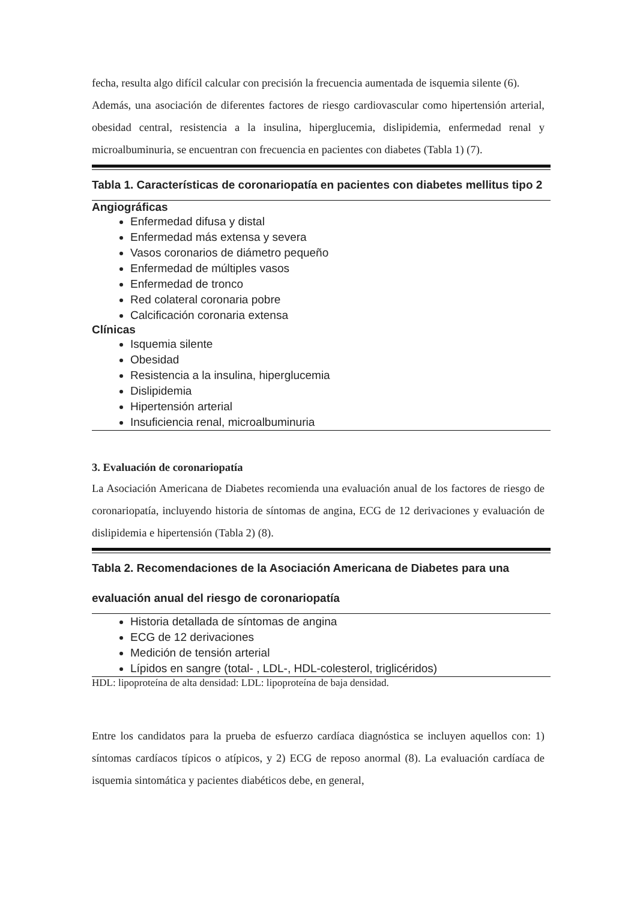fecha, resulta algo difícil calcular con precisión la frecuencia aumentada de isquemia silente (6).
Además, una asociación de diferentes factores de riesgo cardiovascular como hipertensión arterial, obesidad central, resistencia a la insulina, hiperglucemia, dislipidemia, enfermedad renal y microalbuminuria, se encuentran con frecuencia en pacientes con diabetes (Tabla 1) (7).
Tabla 1. Características de coronariopatía en pacientes con diabetes mellitus tipo 2
Angiográficas
Enfermedad difusa y distal
Enfermedad más extensa y severa
Vasos coronarios de diámetro pequeño
Enfermedad de múltiples vasos
Enfermedad de tronco
Red colateral coronaria pobre
Calcificación coronaria extensa
Clínicas
Isquemia silente
Obesidad
Resistencia a la insulina, hiperglucemia
Dislipidemia
Hipertensión arterial
Insuficiencia renal, microalbuminuria
3. Evaluación de coronariopatía
La Asociación Americana de Diabetes recomienda una evaluación anual de los factores de riesgo de coronariopatía, incluyendo historia de síntomas de angina, ECG de 12 derivaciones y evaluación de dislipidemia e hipertensión (Tabla 2) (8).
Tabla 2. Recomendaciones de la Asociación Americana de Diabetes para una evaluación anual del riesgo de coronariopatía
Historia detallada de síntomas de angina
ECG de 12 derivaciones
Medición de tensión arterial
Lípidos en sangre (total- , LDL-, HDL-colesterol, triglicéridos)
HDL: lipoproteína de alta densidad: LDL: lipoproteína de baja densidad.
Entre los candidatos para la prueba de esfuerzo cardíaca diagnóstica se incluyen aquellos con: 1) síntomas cardíacos típicos o atípicos, y 2) ECG de reposo anormal (8). La evaluación cardíaca de isquemia sintomática y pacientes diabéticos debe, en general,